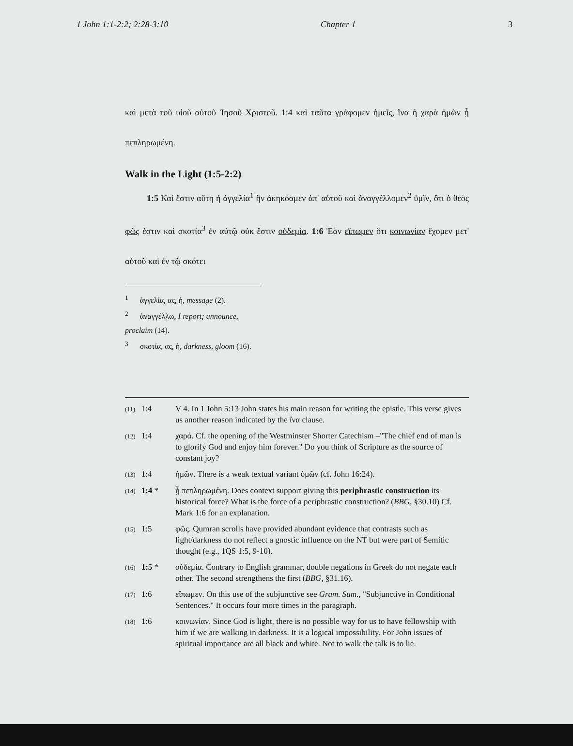1 John 1:1-2:2; 2:28-3:10 Chapter 1 3
καὶ μετὰ τοῦ υἱοῦ αὐτοῦ Ἰησοῦ Χριστοῦ. 1:4 καὶ ταῦτα γράφομεν ἡμεῖς, ἵνα ἡ χαρὰ ἡμῶν ᾖ πεπληρωμένη.
Walk in the Light (1:5-2:2)
1:5 Καὶ ἔστιν αὕτη ἡ ἀγγελία<sup>1</sup> ἣν ἀκηκόαμεν ἀπ' αὐτοῦ καὶ ἀναγγέλλομεν<sup>2</sup> ὑμῖν, ὅτι ὁ θεὸς φῶς ἐστιν καὶ σκοτία<sup>3</sup> ἐν αὐτῷ οὐκ ἔστιν οὐδεμία. 1:6 Ἐὰν εἴπωμεν ὅτι κοινωνίαν ἔχομεν μετ' αὐτοῦ καὶ ἐν τῷ σκότει
<sup>1</sup> ἀγγελία, ας, ἡ, message (2).
<sup>2</sup> ἀναγγέλλω, I report; announce, proclaim (14).
<sup>3</sup> σκοτία, ας, ἡ, darkness, gloom (16).
(11) 1:4 V 4. In 1 John 5:13 John states his main reason for writing the epistle. This verse gives us another reason indicated by the ἵνα clause.
(12) 1:4 χαρά. Cf. the opening of the Westminster Shorter Catechism –"The chief end of man is to glorify God and enjoy him forever." Do you think of Scripture as the source of constant joy?
(13) 1:4 ἡμῶν. There is a weak textual variant ὑμῶν (cf. John 16:24).
(14) 1:4 * ᾖ πεπληρωμένη. Does context support giving this periphrastic construction its historical force? What is the force of a periphrastic construction? (BBG, §30.10) Cf. Mark 1:6 for an explanation.
(15) 1:5 φῶς. Qumran scrolls have provided abundant evidence that contrasts such as light/darkness do not reflect a gnostic influence on the NT but were part of Semitic thought (e.g., 1QS 1:5, 9-10).
(16) 1:5 * οὐδεμία. Contrary to English grammar, double negations in Greek do not negate each other. The second strengthens the first (BBG, §31.16).
(17) 1:6 εἴπωμεν. On this use of the subjunctive see Gram. Sum., "Subjunctive in Conditional Sentences." It occurs four more times in the paragraph.
(18) 1:6 κοινωνίαν. Since God is light, there is no possible way for us to have fellowship with him if we are walking in darkness. It is a logical impossibility. For John issues of spiritual importance are all black and white. Not to walk the talk is to lie.